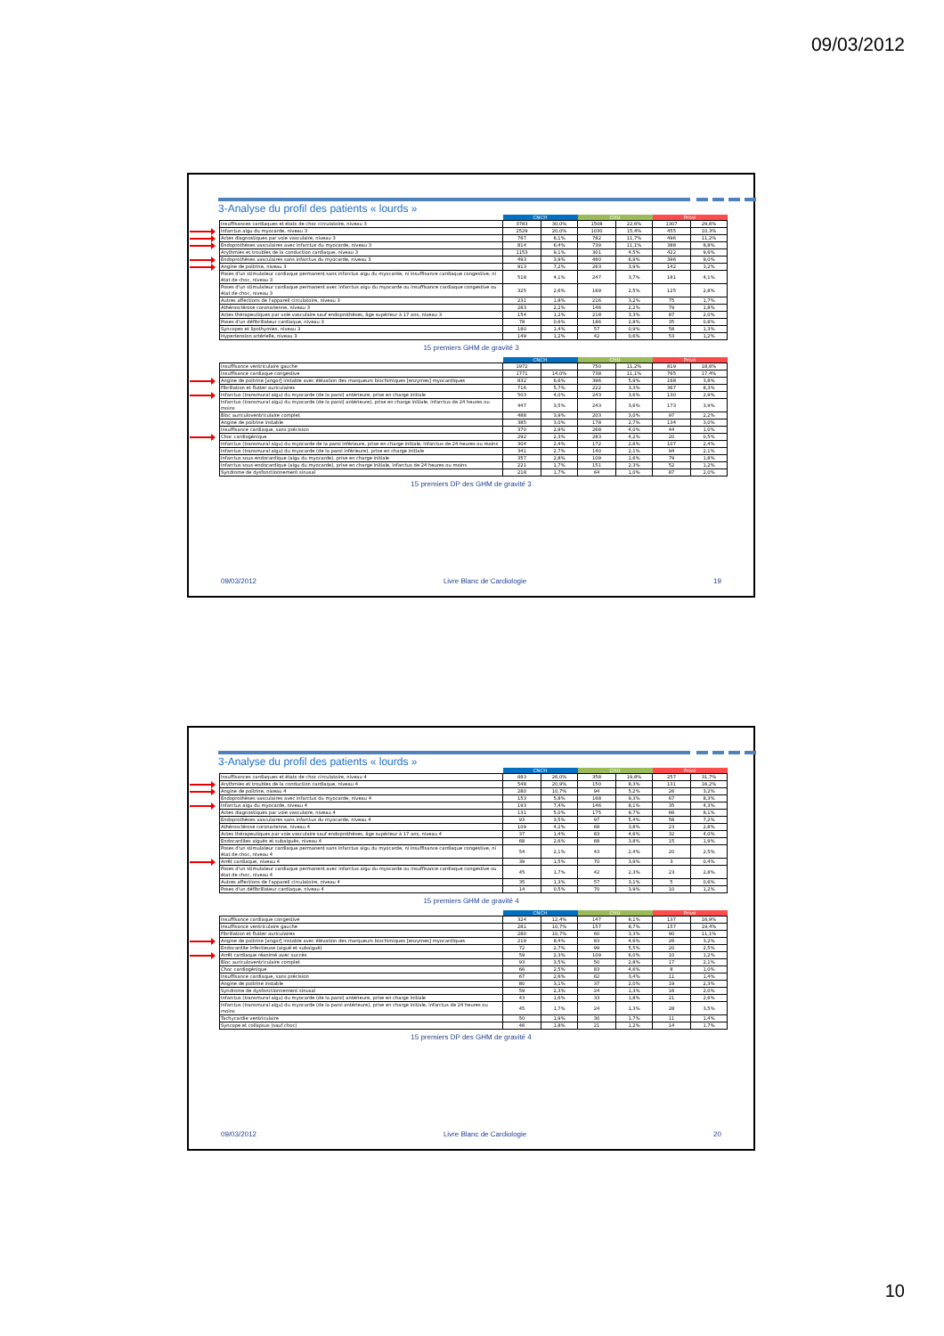09/03/2012
3-Analyse du profil des patients « lourds »
| | | CNCH | | CHU | | Privé | |
| | Insuffisances cardiaques et états de choc circulatoire, niveau 3 | 3783 | 30,0% | 1508 | 22,6% | 1307 | 29,6% |
| | Infarctus aigu du myocarde, niveau 3 | 2529 | 20,0% | 1030 | 15,4% | 455 | 10,3% |
| | Actes diagnostiques par voie vasculaire, niveau 3 | 767 | 6,1% | 782 | 11,7% | 496 | 11,2% |
| | Endoprothèses vasculaires avec infarctus du myocarde, niveau 3 | 814 | 6,4% | 739 | 11,1% | 388 | 8,8% |
| | Arythmies et troubles de la conduction cardiaque, niveau 3 | 1153 | 9,1% | 301 | 4,5% | 422 | 9,6% |
| | Endoprothèses vasculaires sans infarctus du myocarde, niveau 3 | 493 | 3,9% | 460 | 6,9% | 396 | 9,0% |
| | Angine de poitrine, niveau 3 | 913 | 7,2% | 263 | 3,9% | 142 | 3,2% |
| | Poses d'un stimulateur cardiaque permanent sans infarctus aigu du myocarde, ni insuffisance cardiaque congestive, ni état de choc, niveau 3 | 518 | 4,1% | 247 | 3,7% | 181 | 4,1% |
| | Poses d'un stimulateur cardiaque permanent avec infarctus aigu du myocarde ou insuffisance cardiaque congestive ou état de choc, niveau 3 | 325 | 2,6% | 169 | 2,5% | 125 | 2,8% |
| | Autres affections de l'appareil circulatoire, niveau 3 | 231 | 1,8% | 216 | 3,2% | 75 | 1,7% |
| | Athérosclérose coronarienne, niveau 3 | 283 | 2,2% | 146 | 2,2% | 79 | 1,8% |
| | Actes thérapeutiques par voie vasculaire sauf endoprothèses, âge supérieur à 17 ans, niveau 3 | 154 | 1,2% | 218 | 3,3% | 87 | 2,0% |
| | Poses d'un défibrillateur cardiaque, niveau 3 | 78 | 0,6% | 186 | 2,8% | 35 | 0,8% |
| | Syncopes et lipothymies, niveau 3 | 180 | 1,4% | 57 | 0,9% | 58 | 1,3% |
| | Hypertension artérielle, niveau 3 | 149 | 1,2% | 42 | 0,6% | 53 | 1,2% |
15 premiers GHM de gravité 3
| | | CNCH | | CHU | | Privé | |
| | Insuffisance ventriculaire gauche | 1972 | | 750 | 11,2% | 819 | 18,6% |
| | Insuffisance cardiaque congestive | 1771 | 14,0% | 738 | 11,1% | 765 | 17,4% |
| | Angine de poitrine [angor] instable avec élévation des marqueurs biochimiques [enzymes] myocardiques | 832 | 6,6% | 396 | 5,9% | 168 | 3,8% |
| | Fibrillation et flutter auriculaires | 716 | 5,7% | 222 | 3,3% | 367 | 8,3% |
| | Infarctus (transmural aigu) du myocarde (de la paroi) antérieure, prise en charge initiale | 503 | 4,0% | 243 | 3,6% | 130 | 2,9% |
| | Infarctus (transmural aigu) du myocarde (de la paroi) antérieure), prise en charge initiale, infarctus de 24 heures ou moins | 447 | 3,5% | 243 | 3,6% | 173 | 3,9% |
| | Bloc auriculoventriculaire complet | 488 | 3,9% | 203 | 3,0% | 97 | 2,2% |
| | Angine de poitrine instable | 385 | 3,0% | 178 | 2,7% | 134 | 3,0% |
| | Insuffisance cardiaque, sans précision | 370 | 2,9% | 268 | 4,0% | 44 | 1,0% |
| | Choc cardiogénique | 292 | 2,3% | 283 | 4,2% | 20 | 0,5% |
| | Infarctus (transmural aigu) du myocarde de la paroi inférieure, prise en charge initiale, infarctus de 24 heures ou moins | 304 | 2,4% | 172 | 2,6% | 107 | 2,4% |
| | Infarctus (transmural aigu) du myocarde (de la paroi inférieure), prise en charge initiale | 341 | 2,7% | 140 | 2,1% | 94 | 2,1% |
| | Infarctus sous-endocardique (aigu du myocarde), prise en charge initiale | 357 | 2,8% | 109 | 1,6% | 79 | 1,8% |
| | Infarctus sous-endocardique (aigu du myocarde), prise en charge initiale, infarctus de 24 heures ou moins | 221 | 1,7% | 151 | 2,3% | 52 | 1,2% |
| | Syndrome de dysfonctionnement sinusal | 218 | 1,7% | 64 | 1,0% | 87 | 2,0% |
15 premiers DP des GHM de gravité 3
09/03/2012 Livre Blanc de Cardiologie 19
3-Analyse du profil des patients « lourds »
| | | CNCH | | CHU | | Privé | |
| | Insuffisances cardiaques et états de choc circulatoire, niveau 4 | 683 | 26,0% | 358 | 19,8% | 257 | 31,7% |
| | Arythmies et troubles de la conduction cardiaque, niveau 4 | 548 | 20,9% | 150 | 8,3% | 131 | 16,2% |
| | Angine de poitrine, niveau 4 | 280 | 10,7% | 94 | 5,2% | 26 | 3,2% |
| | Endoprothèses vasculaires avec infarctus du myocarde, niveau 4 | 153 | 5,8% | 168 | 9,3% | 67 | 8,3% |
| | Infarctus aigu du myocarde, niveau 4 | 193 | 7,4% | 146 | 8,1% | 35 | 4,3% |
| | Actes diagnostiques par voie vasculaire, niveau 4 | 131 | 5,0% | 175 | 9,7% | 66 | 8,1% |
| | Endoprothèses vasculaires sans infarctus du myocarde, niveau 4 | 93 | 3,5% | 97 | 5,4% | 58 | 7,2% |
| | Athérosclérose coronarienne, niveau 4 | 109 | 4,2% | 68 | 3,8% | 23 | 2,8% |
| | Actes thérapeutiques par voie vasculaire sauf endoprothèses, âge supérieur à 17 ans, niveau 4 | 37 | 1,4% | 83 | 4,6% | 32 | 4,0% |
| | Endocardites aiguës et subaiguës, niveau 4 | 68 | 2,6% | 68 | 3,8% | 15 | 1,9% |
| | Poses d'un stimulateur cardiaque permanent sans infarctus aigu du myocarde, ni insuffisance cardiaque congestive, ni état de choc, niveau 4 | 54 | 2,1% | 43 | 2,4% | 20 | 2,5% |
| | Arrêt cardiaque, niveau 4 | 39 | 1,5% | 70 | 3,9% | 3 | 0,4% |
| | Poses d'un stimulateur cardiaque permanent avec infarctus aigu du myocarde ou insuffisance cardiaque congestive ou état de choc, niveau 4 | 45 | 1,7% | 42 | 2,3% | 23 | 2,8% |
| | Autres affections de l'appareil circulatoire, niveau 4 | 35 | 1,3% | 57 | 3,1% | 5 | 0,6% |
| | Poses d'un défibrillateur cardiaque, niveau 4 | 14 | 0,5% | 70 | 3,9% | 10 | 1,2% |
15 premiers GHM de gravité 4
| | | CNCH | | CHU | | Privé | |
| | Insuffisance cardiaque congestive | 324 | 12,4% | 147 | 8,1% | 137 | 16,9% |
| | Insuffisance ventriculaire gauche | 281 | 10,7% | 157 | 8,7% | 157 | 19,4% |
| | Fibrillation et flutter auriculaires | 280 | 10,7% | 60 | 3,3% | 90 | 11,1% |
| | Angine de poitrine [angor] instable avec élévation des marqueurs biochimiques [enzymes] myocardiques | 219 | 8,4% | 83 | 4,6% | 26 | 3,2% |
| | Endocardite infectieuse (aiguë et subaiguë) | 72 | 2,7% | 99 | 5,5% | 20 | 2,5% |
| | Arrêt cardiaque réanimé avec succès | 59 | 2,3% | 109 | 6,0% | 10 | 1,2% |
| | Bloc auriculoventriculaire complet | 93 | 3,5% | 50 | 2,8% | 17 | 2,1% |
| | Choc cardiogénique | 66 | 2,5% | 83 | 4,6% | 8 | 1,0% |
| | Insuffisance cardiaque, sans précision | 67 | 2,6% | 62 | 3,4% | 11 | 1,4% |
| | Angine de poitrine instable | 80 | 3,1% | 37 | 2,0% | 19 | 2,3% |
| | Syndrome de dysfonctionnement sinusal | 59 | 2,3% | 24 | 1,3% | 16 | 2,0% |
| | Infarctus (transmural aigu) du myocarde (de la paroi) antérieure, prise en charge initiale | 43 | 1,6% | 33 | 1,8% | 21 | 2,6% |
| | Infarctus (transmural aigu) du myocarde (de la paroi antérieure), prise en charge initiale, infarctus de 24 heures ou moins | 45 | 1,7% | 24 | 1,3% | 28 | 3,5% |
| | Tachycardie ventriculaire | 50 | 1,9% | 30 | 1,7% | 11 | 1,4% |
| | Syncope et collapsus (sauf choc) | 46 | 1,8% | 21 | 1,2% | 14 | 1,7% |
15 premiers DP des GHM de gravité 4
09/03/2012 Livre Blanc de Cardiologie 20
10